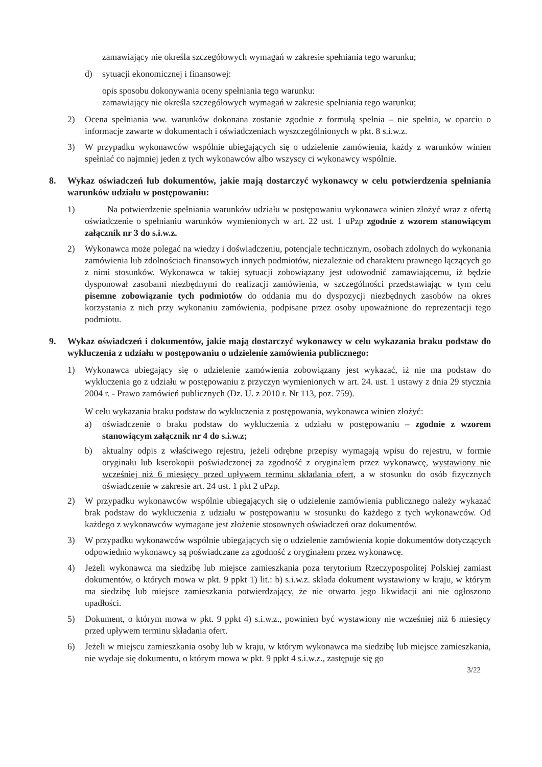zamawiający nie określa szczegółowych wymagań w zakresie spełniania tego warunku;
d) sytuacji ekonomicznej i finansowej:
opis sposobu dokonywania oceny spełniania tego warunku:
zamawiający nie określa szczegółowych wymagań w zakresie spełniania tego warunku;
2) Ocena spełniania ww. warunków dokonana zostanie zgodnie z formułą spełnia – nie spełnia, w oparciu o informacje zawarte w dokumentach i oświadczeniach wyszczególnionych w pkt. 8 s.i.w.z.
3) W przypadku wykonawców wspólnie ubiegających się o udzielenie zamówienia, każdy z warunków winien spełniać co najmniej jeden z tych wykonawców albo wszyscy ci wykonawcy wspólnie.
8. Wykaz oświadczeń lub dokumentów, jakie mają dostarczyć wykonawcy w celu potwierdzenia spełniania warunków udziału w postępowaniu:
1) Na potwierdzenie spełniania warunków udziału w postępowaniu wykonawca winien złożyć wraz z ofertą oświadczenie o spełnianiu warunków wymienionych w art. 22 ust. 1 uPzp zgodnie z wzorem stanowiącym załącznik nr 3 do s.i.w.z.
2) Wykonawca może polegać na wiedzy i doświadczeniu, potencjale technicznym, osobach zdolnych do wykonania zamówienia lub zdolnościach finansowych innych podmiotów, niezależnie od charakteru prawnego łączących go z nimi stosunków. Wykonawca w takiej sytuacji zobowiązany jest udowodnić zamawiającemu, iż będzie dysponował zasobami niezbędnymi do realizacji zamówienia, w szczególności przedstawiając w tym celu pisemne zobowiązanie tych podmiotów do oddania mu do dyspozycji niezbędnych zasobów na okres korzystania z nich przy wykonaniu zamówienia, podpisane przez osoby upoważnione do reprezentacji tego podmiotu.
9. Wykaz oświadczeń i dokumentów, jakie mają dostarczyć wykonawcy w celu wykazania braku podstaw do wykluczenia z udziału w postępowaniu o udzielenie zamówienia publicznego:
1) Wykonawca ubiegający się o udzielenie zamówienia zobowiązany jest wykazać, iż nie ma podstaw do wykluczenia go z udziału w postępowaniu z przyczyn wymienionych w art. 24. ust. 1 ustawy z dnia 29 stycznia 2004 r. - Prawo zamówień publicznych (Dz. U. z 2010 r. Nr 113, poz. 759).
W celu wykazania braku podstaw do wykluczenia z postępowania, wykonawca winien złożyć:
a) oświadczenie o braku podstaw do wykluczenia z udziału w postępowaniu – zgodnie z wzorem stanowiącym załącznik nr 4 do s.i.w.z;
b) aktualny odpis z właściwego rejestru, jeżeli odrębne przepisy wymagają wpisu do rejestru, w formie oryginału lub kserokopii poświadczonej za zgodność z oryginałem przez wykonawcę, wystawiony nie wcześniej niż 6 miesięcy przed upływem terminu składania ofert, a w stosunku do osób fizycznych oświadczenie w zakresie art. 24 ust. 1 pkt 2 uPzp.
2) W przypadku wykonawców wspólnie ubiegających się o udzielenie zamówienia publicznego należy wykazać brak podstaw do wykluczenia z udziału w postępowaniu w stosunku do każdego z tych wykonawców. Od każdego z wykonawców wymagane jest złożenie stosownych oświadczeń oraz dokumentów.
3) W przypadku wykonawców wspólnie ubiegających się o udzielenie zamówienia kopie dokumentów dotyczących odpowiednio wykonawcy są poświadczane za zgodność z oryginałem przez wykonawcę.
4) Jeżeli wykonawca ma siedzibę lub miejsce zamieszkania poza terytorium Rzeczypospolitej Polskiej zamiast dokumentów, o których mowa w pkt. 9 ppkt 1) lit.: b) s.i.w.z. składa dokument wystawiony w kraju, w którym ma siedzibę lub miejsce zamieszkania potwierdzający, że nie otwarto jego likwidacji ani nie ogłoszono upadłości.
5) Dokument, o którym mowa w pkt. 9 ppkt 4) s.i.w.z., powinien być wystawiony nie wcześniej niż 6 miesięcy przed upływem terminu składania ofert.
6) Jeżeli w miejscu zamieszkania osoby lub w kraju, w którym wykonawca ma siedzibę lub miejsce zamieszkania, nie wydaje się dokumentu, o którym mowa w pkt. 9 ppkt 4 s.i.w.z., zastępuje się go
3/22